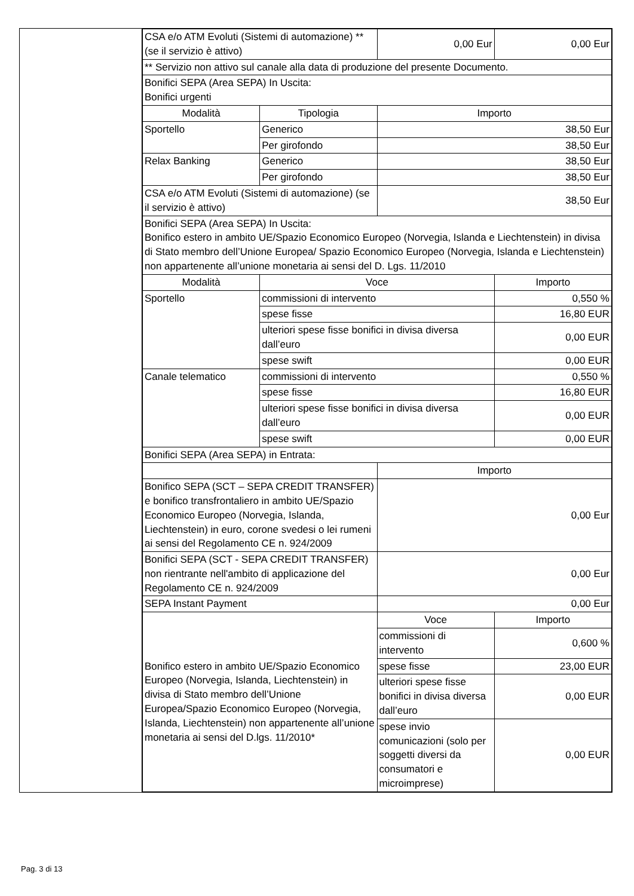| | / CSA e/o ATM Evoluti (Sistemi di automazione) ** (se il servizio è attivo) / / 0,00 Eur / 0,00 Eur / / ** Servizio non attivo sul canale alla data di produzione del presente Documento. / / / / / Bonifici SEPA (Area SEPA) In Uscita: Bonifici urgenti / / / / / Modalità / Tipologia / Importo / / / Sportello / Generico / 38,50 Eur / / / / Per girofondo / 38,50 Eur / / / Relax Banking / Generico / 38,50 Eur / / / / Per girofondo / 38,50 Eur / / / CSA e/o ATM Evoluti (Sistemi di automazione) (se il servizio è attivo) / / 38,50 Eur / / / Bonifici SEPA (Area SEPA) In Uscita: Bonifico estero in ambito UE/Spazio Economico Europeo (Norvegia, Islanda e Liechtenstein) in divisa di Stato membro dell’Unione Europea/ Spazio Economico Europeo (Norvegia, Islanda e Liechtenstein) non appartenente all’unione monetaria ai sensi del D. Lgs. 11/2010 / / / / / Modalità / Voce / / Importo / / Sportello / commissioni di intervento / / 0,550 % / / / spese fisse / / 16,80 EUR / / / ulteriori spese fisse bonifici in divisa diversa dall’euro / / 0,00 EUR / / / spese swift / / 0,00 EUR / / Canale telematico / commissioni di intervento / / 0,550 % / / / spese fisse / / 16,80 EUR / / / ulteriori spese fisse bonifici in divisa diversa dall’euro / / 0,00 EUR / / / spese swift / / 0,00 EUR / / Bonifici SEPA (Area SEPA) in Entrata: / / / / / / / Importo / / / Bonifico SEPA (SCT – SEPA CREDIT TRANSFER) e bonifico transfrontaliero in ambito UE/Spazio Economico Europeo (Norvegia, Islanda, Liechtenstein) in euro, corone svedesi o lei rumeni ai sensi del Regolamento CE n. 924/2009 / / 0,00 Eur / / / Bonifici SEPA (SCT - SEPA CREDIT TRANSFER) non rientrante nell'ambito di applicazione del Regolamento CE n. 924/2009 / / 0,00 Eur / / / SEPA Instant Payment / / 0,00 Eur / / / Bonifico estero in ambito UE/Spazio Economico Europeo (Norvegia, Islanda, Liechtenstein) in divisa di Stato membro dell’Unione Europea/Spazio Economico Europeo (Norvegia, Islanda, Liechtenstein) non appartenente all’unione monetaria ai sensi del D.lgs. 11/2010* / / Voce / Importo / / / / commissioni di intervento / 0,600 % / / / / spese fisse / 23,00 EUR / / / / ulteriori spese fisse bonifici in divisa diversa dall’euro / 0,00 EUR / / / / spese invio comunicazioni (solo per soggetti diversi da consumatori e microimprese) / 0,00 EUR / |
Pag. 3 di 13